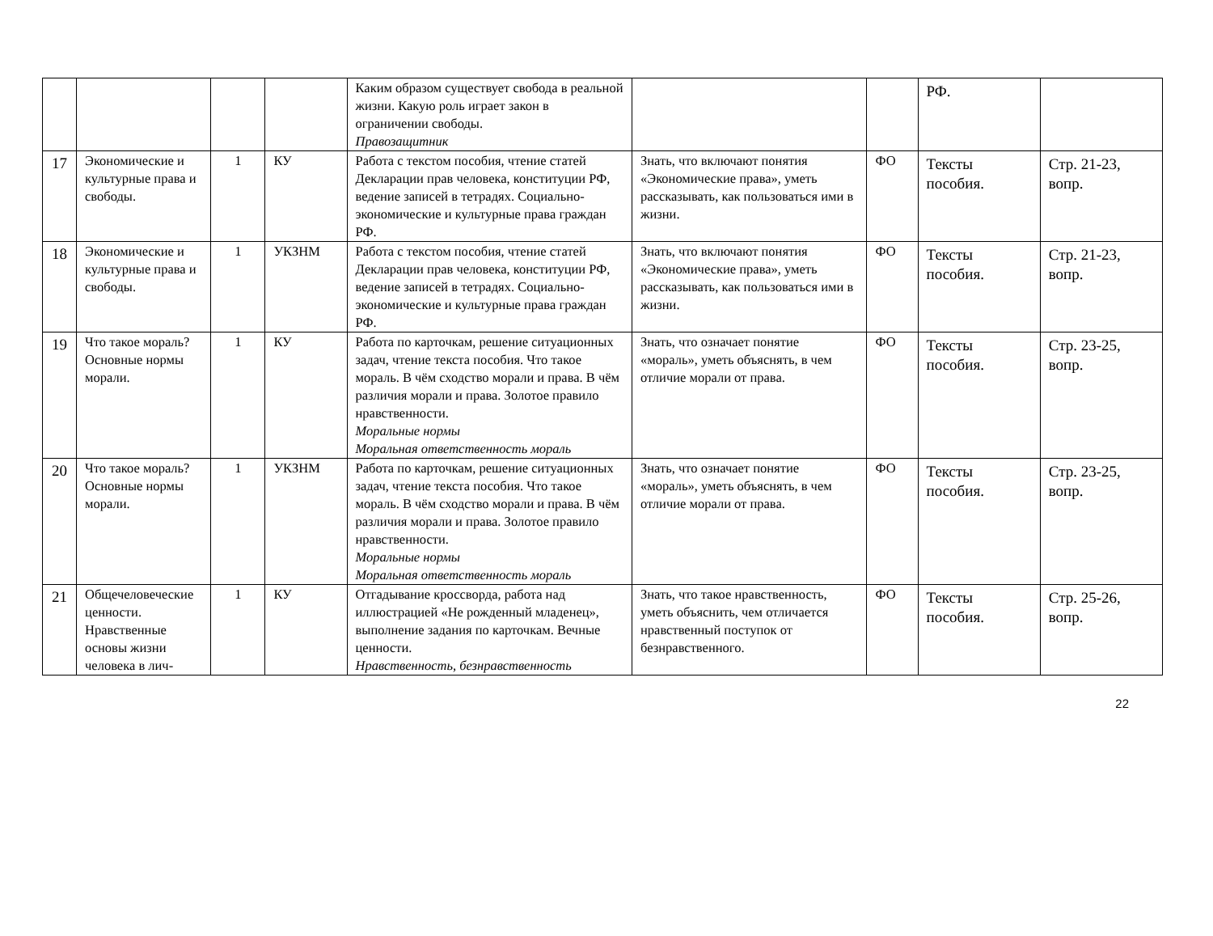| | | | | Каким образом существует свобода в реальной жизни. Какую роль играет закон в ограничении свободы. Правозащитник | | | РФ. | |
| 17 | Экономические и культурные права и свободы. | 1 | КУ | Работа с текстом пособия, чтение статей Декларации прав человека, конституции РФ, ведение записей в тетрадях. Социально-экономические и культурные права граждан РФ. | Знать, что включают понятия «Экономические права», уметь рассказывать, как пользоваться ими в жизни. | ФО | Тексты пособия. | Стр. 21-23, вопр. |
| 18 | Экономические и культурные права и свободы. | 1 | УКЗНМ | Работа с текстом пособия, чтение статей Декларации прав человека, конституции РФ, ведение записей в тетрадях. Социально-экономические и культурные права граждан РФ. | Знать, что включают понятия «Экономические права», уметь рассказывать, как пользоваться ими в жизни. | ФО | Тексты пособия. | Стр. 21-23, вопр. |
| 19 | Что такое мораль? Основные нормы морали. | 1 | КУ | Работа по карточкам, решение ситуационных задач, чтение текста пособия. Что такое мораль. В чём сходство морали и права. В чём различия морали и права. Золотое правило нравственности. Моральные нормы Моральная ответственность мораль | Знать, что означает понятие «мораль», уметь объяснять, в чем отличие морали от права. | ФО | Тексты пособия. | Стр. 23-25, вопр. |
| 20 | Что такое мораль? Основные нормы морали. | 1 | УКЗНМ | Работа по карточкам, решение ситуационных задач, чтение текста пособия. Что такое мораль. В чём сходство морали и права. В чём различия морали и права. Золотое правило нравственности. Моральные нормы Моральная ответственность мораль | Знать, что означает понятие «мораль», уметь объяснять, в чем отличие морали от права. | ФО | Тексты пособия. | Стр. 23-25, вопр. |
| 21 | Общечеловеческие ценности. Нравственные основы жизни человека в лич- | 1 | КУ | Отгадывание кроссворда, работа над иллюстрацией «Не рожденный младенец», выполнение задания по карточкам. Вечные ценности. Нравственность, безнравственность | Знать, что такое нравственность, уметь объяснить, чем отличается нравственный поступок от безнравственного. | ФО | Тексты пособия. | Стр. 25-26, вопр. |
22